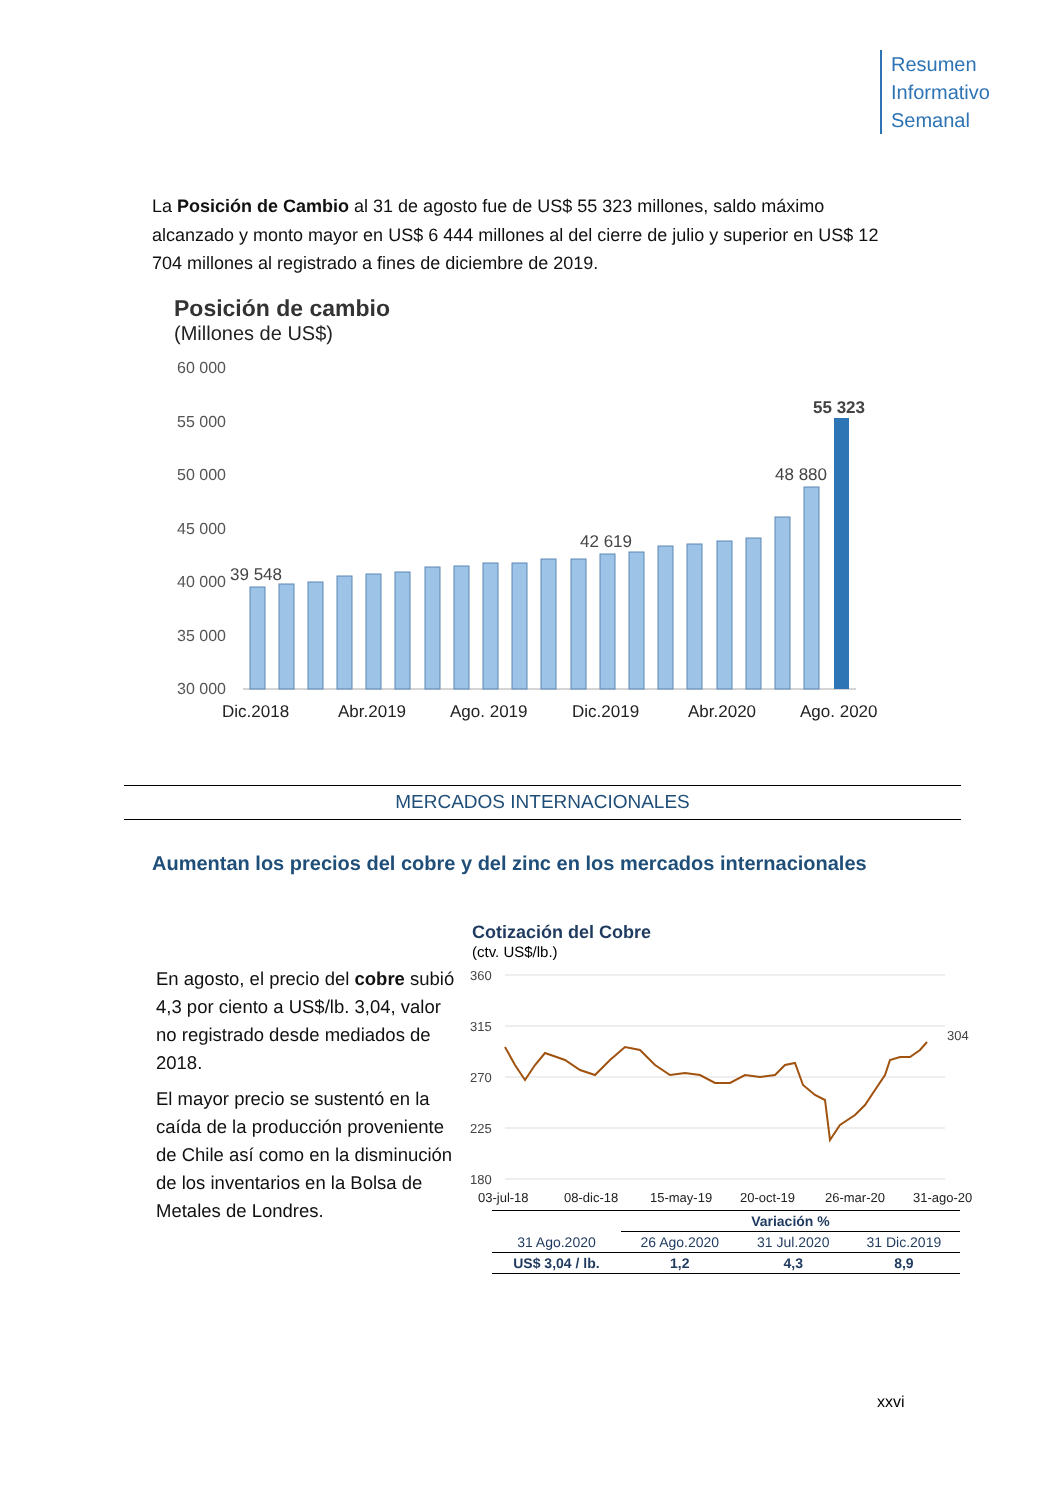Resumen
Informativo
Semanal
La Posición de Cambio al 31 de agosto fue de US$ 55 323 millones, saldo máximo alcanzado y monto mayor en US$ 6 444 millones al del cierre de julio y superior en US$ 12 704 millones al registrado a fines de diciembre de 2019.
Posición de cambio
(Millones de US$)
60 000
55 000
50 000
45 000
40 000
35 000
30 000
39 548
42 619
48 880
55 323
Dic.2018
Abr.2019
Ago. 2019
Dic.2019
Abr.2020
Ago. 2020
MERCADOS INTERNACIONALES
Aumentan los precios del cobre y del zinc en los mercados internacionales
En agosto, el precio del cobre subió 4,3 por ciento a US$/lb. 3,04, valor no registrado desde mediados de 2018.
El mayor precio se sustentó en la caída de la producción proveniente de Chile así como en la disminución de los inventarios en la Bolsa de Metales de Londres.
Cotización del Cobre
(ctv. US$/lb.)
360
315
270
225
180
304
03-jul-18
08-dic-18
15-may-19
20-oct-19
26-mar-20
31-ago-20
| | Variación % | | |
| --- | --- | --- | --- |
| 31 Ago.2020 | 26 Ago.2020 | 31 Jul.2020 | 31 Dic.2019 |
| US$ 3,04 / lb. | 1,2 | 4,3 | 8,9 |
xxvi